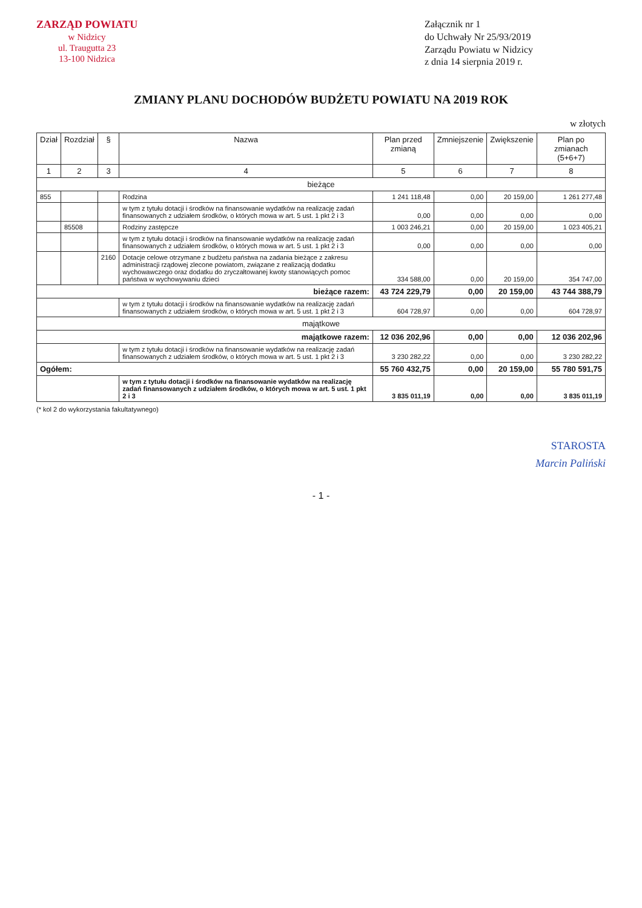ZARZĄD POWIATU
w Nidzicy
ul. Traugutta 23
13-100 Nidzica
Załącznik nr 1
do Uchwały Nr 25/93/2019
Zarządu Powiatu w Nidzicy
z dnia 14 sierpnia 2019 r.
ZMIANY PLANU DOCHODÓW BUDŻETU POWIATU NA 2019 ROK
w złotych
| Dział | Rozdział | § | Nazwa | Plan przed zmianą | Zmniejszenie | Zwiększenie | Plan po zmianach (5+6+7) |
| --- | --- | --- | --- | --- | --- | --- | --- |
| 1 | 2 | 3 | 4 | 5 | 6 | 7 | 8 |
| bieżące | | | | | | | |
| 855 | | | Rodzina | 1 241 118,48 | 0,00 | 20 159,00 | 1 261 277,48 |
| | | | w tym z tytułu dotacji i środków na finansowanie wydatków na realizację zadań finansowanych z udziałem środków, o których mowa w art. 5 ust. 1 pkt 2 i 3 | 0,00 | 0,00 | 0,00 | 0,00 |
| | 85508 | | Rodziny zastępcze | 1 003 246,21 | 0,00 | 20 159,00 | 1 023 405,21 |
| | | | w tym z tytułu dotacji i środków na finansowanie wydatków na realizację zadań finansowanych z udziałem środków, o których mowa w art. 5 ust. 1 pkt 2 i 3 | 0,00 | 0,00 | 0,00 | 0,00 |
| | | 2160 | Dotacje celowe otrzymane z budżetu państwa na zadania bieżące z zakresu administracji rządowej zlecone powiatom, związane z realizacją dodatku wychowawczego oraz dodatku do zryczałtowanej kwoty stanowiących pomoc państwa w wychowywaniu dzieci | 334 588,00 | 0,00 | 20 159,00 | 354 747,00 |
| bieżące razem: | | | | 43 724 229,79 | 0,00 | 20 159,00 | 43 744 388,79 |
| | | | w tym z tytułu dotacji i środków na finansowanie wydatków na realizację zadań finansowanych z udziałem środków, o których mowa w art. 5 ust. 1 pkt 2 i 3 | 604 728,97 | 0,00 | 0,00 | 604 728,97 |
| majątkowe | | | | | | | |
| majątkowe razem: | | | | 12 036 202,96 | 0,00 | 0,00 | 12 036 202,96 |
| | | | w tym z tytułu dotacji i środków na finansowanie wydatków na realizację zadań finansowanych z udziałem środków, o których mowa w art. 5 ust. 1 pkt 2 i 3 | 3 230 282,22 | 0,00 | 0,00 | 3 230 282,22 |
| Ogółem: | | | | 55 760 432,75 | 0,00 | 20 159,00 | 55 780 591,75 |
| | | | w tym z tytułu dotacji i środków na finansowanie wydatków na realizację zadań finansowanych z udziałem środków, o których mowa w art. 5 ust. 1 pkt 2 i 3 | 3 835 011,19 | 0,00 | 0,00 | 3 835 011,19 |
(* kol 2 do wykorzystania fakultatywnego)
STAROSTA
Marcin Paliński
- 1 -